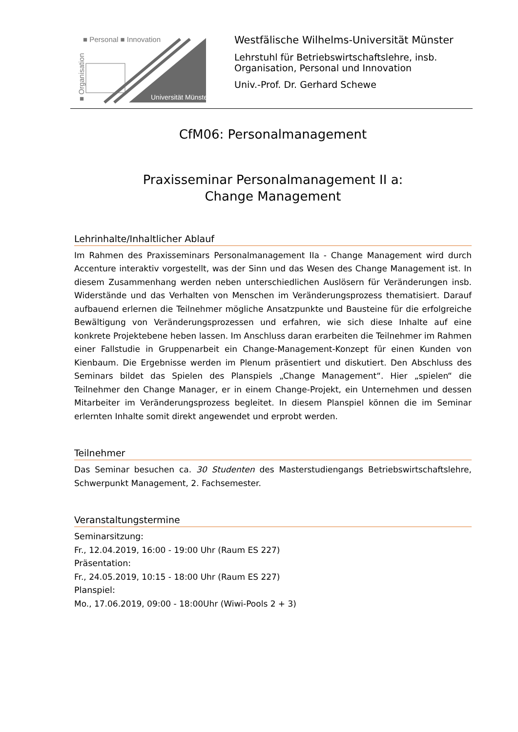■ Personal ■ Innovation
■ Organisation
Universität Münster
Westfälische Wilhelms-Universität Münster
Lehrstuhl für Betriebswirtschaftslehre, insb.
Organisation, Personal und Innovation
Univ.-Prof. Dr. Gerhard Schewe
CfM06: Personalmanagement
Praxisseminar Personalmanagement II a:
Change Management
Lehrinhalte/Inhaltlicher Ablauf
Im Rahmen des Praxisseminars Personalmanagement IIa - Change Management wird durch Accenture interaktiv vorgestellt, was der Sinn und das Wesen des Change Management ist. In diesem Zusammenhang werden neben unterschiedlichen Auslösern für Veränderungen insb. Widerstände und das Verhalten von Menschen im Veränderungsprozess thematisiert. Darauf aufbauend erlernen die Teilnehmer mögliche Ansatzpunkte und Bausteine für die erfolgreiche Bewältigung von Veränderungsprozessen und erfahren, wie sich diese Inhalte auf eine konkrete Projektebene heben lassen. Im Anschluss daran erarbeiten die Teilnehmer im Rahmen einer Fallstudie in Gruppenarbeit ein Change-Management-Konzept für einen Kunden von Kienbaum. Die Ergebnisse werden im Plenum präsentiert und diskutiert. Den Abschluss des Seminars bildet das Spielen des Planspiels „Change Management“. Hier „spielen“ die Teilnehmer den Change Manager, er in einem Change-Projekt, ein Unternehmen und dessen Mitarbeiter im Veränderungsprozess begleitet. In diesem Planspiel können die im Seminar erlernten Inhalte somit direkt angewendet und erprobt werden.
Teilnehmer
Das Seminar besuchen ca. 30 Studenten des Masterstudiengangs Betriebswirtschaftslehre, Schwerpunkt Management, 2. Fachsemester.
Veranstaltungstermine
Seminarsitzung:
Fr., 12.04.2019, 16:00 - 19:00 Uhr (Raum ES 227)
Präsentation:
Fr., 24.05.2019, 10:15 - 18:00 Uhr (Raum ES 227)
Planspiel:
Mo., 17.06.2019, 09:00 - 18:00Uhr (Wiwi-Pools 2 + 3)